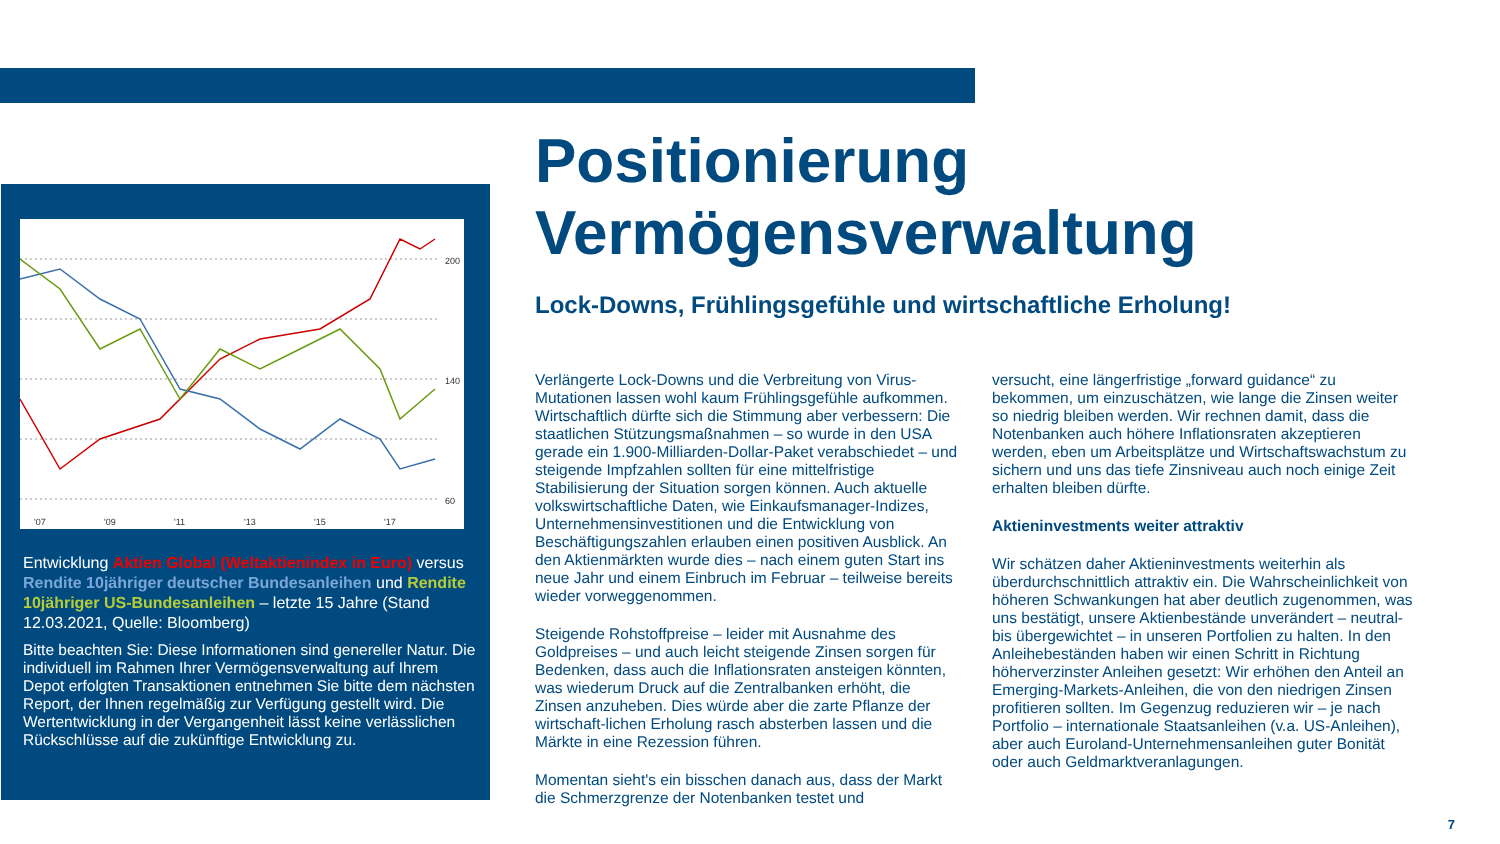200
140
60
'07
'09
'11
'13
'15
'17
Entwicklung Aktien Global (Weltaktienindex in Euro) versus Rendite 10jähriger deutscher Bundesanleihen und Rendite 10jähriger US-Bundesanleihen – letzte 15 Jahre (Stand 12.03.2021, Quelle: Bloomberg)
Bitte beachten Sie: Diese Informationen sind genereller Natur. Die individuell im Rahmen Ihrer Vermögensverwaltung auf Ihrem Depot erfolgten Transaktionen entnehmen Sie bitte dem nächsten Report, der Ihnen regelmäßig zur Verfügung gestellt wird. Die Wertentwicklung in der Vergangenheit lässt keine verlässlichen Rückschlüsse auf die zukünftige Entwicklung zu.
Positionierung
Vermögensverwaltung
Lock-Downs, Frühlingsgefühle und wirtschaftliche Erholung!
Verlängerte Lock-Downs und die Verbreitung von Virus-Mutationen lassen wohl kaum Frühlingsgefühle aufkommen. Wirtschaftlich dürfte sich die Stimmung aber verbessern: Die staatlichen Stützungsmaßnahmen – so wurde in den USA gerade ein 1.900-Milliarden-Dollar-Paket verabschiedet – und steigende Impfzahlen sollten für eine mittelfristige Stabilisierung der Situation sorgen können. Auch aktuelle volkswirtschaftliche Daten, wie Einkaufsmanager-Indizes, Unternehmensinvestitionen und die Entwicklung von Beschäftigungszahlen erlauben einen positiven Ausblick. An den Aktienmärkten wurde dies – nach einem guten Start ins neue Jahr und einem Einbruch im Februar – teilweise bereits wieder vorweggenommen.
Steigende Rohstoffpreise – leider mit Ausnahme des Goldpreises – und auch leicht steigende Zinsen sorgen für Bedenken, dass auch die Inflationsraten ansteigen könnten, was wiederum Druck auf die Zentralbanken erhöht, die Zinsen anzuheben. Dies würde aber die zarte Pflanze der wirtschaft-lichen Erholung rasch absterben lassen und die Märkte in eine Rezession führen.
Momentan sieht's ein bisschen danach aus, dass der Markt die Schmerzgrenze der Notenbanken testet und
versucht, eine längerfristige „forward guidance“ zu bekommen, um einzuschätzen, wie lange die Zinsen weiter so niedrig bleiben werden. Wir rechnen damit, dass die Notenbanken auch höhere Inflationsraten akzeptieren werden, eben um Arbeitsplätze und Wirtschaftswachstum zu sichern und uns das tiefe Zinsniveau auch noch einige Zeit erhalten bleiben dürfte.
Aktieninvestments weiter attraktiv
Wir schätzen daher Aktieninvestments weiterhin als überdurchschnittlich attraktiv ein. Die Wahrscheinlichkeit von höheren Schwankungen hat aber deutlich zugenommen, was uns bestätigt, unsere Aktienbestände unverändert – neutral- bis übergewichtet – in unseren Portfolien zu halten. In den Anleihebeständen haben wir einen Schritt in Richtung höherverzinster Anleihen gesetzt: Wir erhöhen den Anteil an Emerging-Markets-Anleihen, die von den niedrigen Zinsen profitieren sollten. Im Gegenzug reduzieren wir – je nach Portfolio – internationale Staatsanleihen (v.a. US-Anleihen), aber auch Euroland-Unternehmensanleihen guter Bonität oder auch Geldmarktveranlagungen.
7